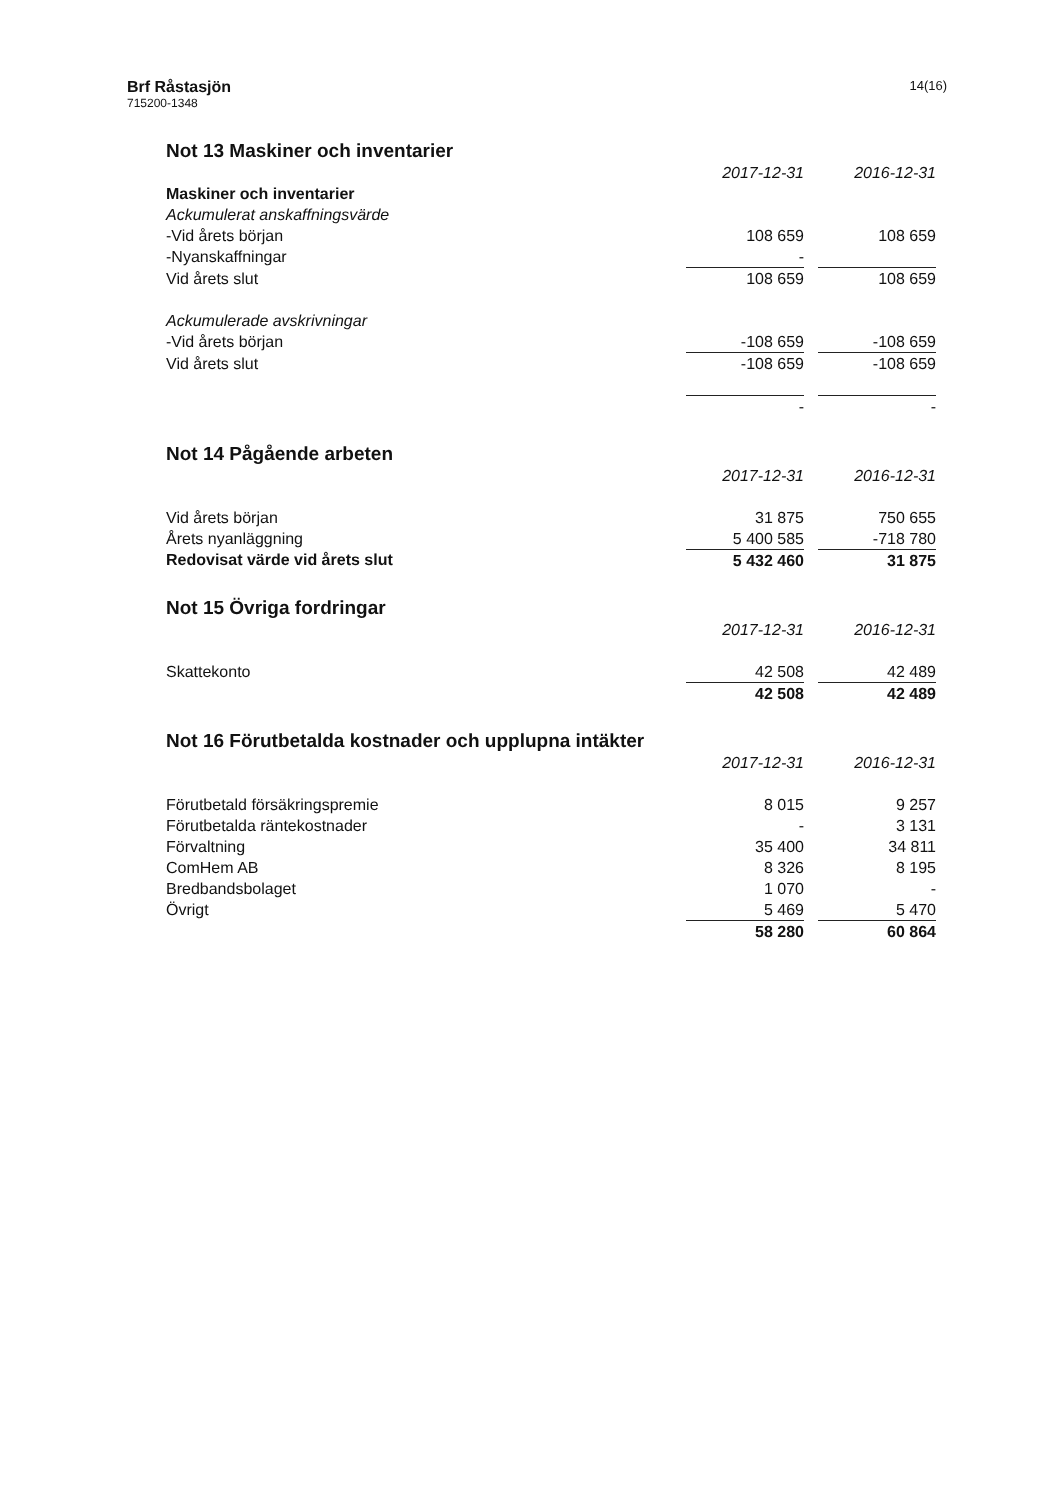Brf Råstasjön
715200-1348
14(16)
Not 13 Maskiner och inventarier
| | 2017-12-31 | | 2016-12-31 |
| Maskiner och inventarier | | | |
| Ackumulerat anskaffningsvärde | | | |
| -Vid årets början | 108 659 | | 108 659 |
| -Nyanskaffningar | - | | |
| Vid årets slut | 108 659 | | 108 659 |
| Ackumulerade avskrivningar | | | |
| -Vid årets början | -108 659 | | -108 659 |
| Vid årets slut | -108 659 | | -108 659 |
| | - | | - |
Not 14 Pågående arbeten
| | 2017-12-31 | | 2016-12-31 |
| Vid årets början | 31 875 | | 750 655 |
| Årets nyanläggning | 5 400 585 | | -718 780 |
| Redovisat värde vid årets slut | 5 432 460 | | 31 875 |
Not 15 Övriga fordringar
| | 2017-12-31 | | 2016-12-31 |
| Skattekonto | 42 508 | | 42 489 |
| | 42 508 | | 42 489 |
Not 16 Förutbetalda kostnader och upplupna intäkter
| | 2017-12-31 | | 2016-12-31 |
| Förutbetald försäkringspremie | 8 015 | | 9 257 |
| Förutbetalda räntekostnader | - | | 3 131 |
| Förvaltning | 35 400 | | 34 811 |
| ComHem AB | 8 326 | | 8 195 |
| Bredbandsbolaget | 1 070 | | - |
| Övrigt | 5 469 | | 5 470 |
| | 58 280 | | 60 864 |